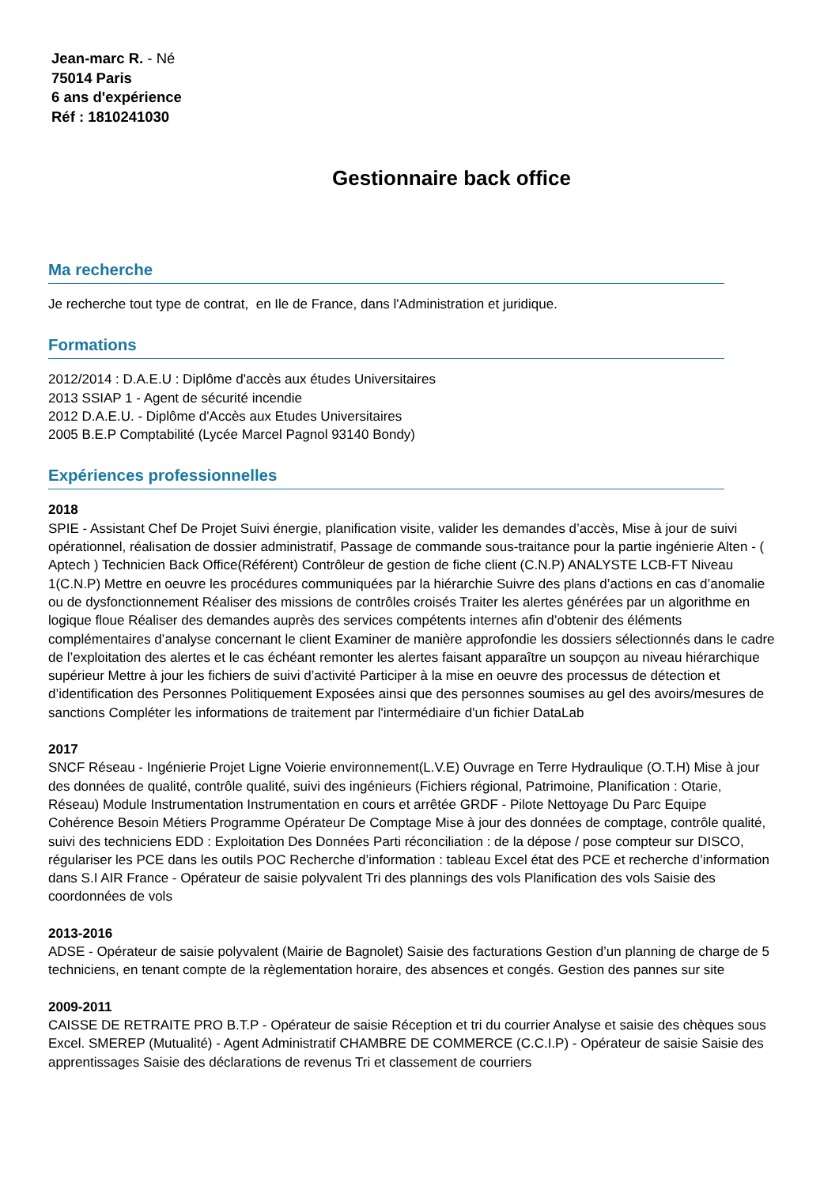Jean-marc R. - Né
75014 Paris
6 ans d'expérience
Réf : 1810241030
Gestionnaire back office
Ma recherche
Je recherche tout type de contrat, en Ile de France, dans l'Administration et juridique.
Formations
2012/2014 : D.A.E.U : Diplôme d'accès aux études Universitaires
2013 SSIAP 1 - Agent de sécurité incendie
2012 D.A.E.U. - Diplôme d'Accès aux Etudes Universitaires
2005 B.E.P Comptabilité (Lycée Marcel Pagnol 93140 Bondy)
Expériences professionnelles
2018
SPIE - Assistant Chef De Projet Suivi énergie, planification visite, valider les demandes d’accès, Mise à jour de suivi opérationnel, réalisation de dossier administratif, Passage de commande sous-traitance pour la partie ingénierie Alten - ( Aptech ) Technicien Back Office(Référent) Contrôleur de gestion de fiche client (C.N.P) ANALYSTE LCB-FT Niveau 1(C.N.P) Mettre en oeuvre les procédures communiquées par la hiérarchie Suivre des plans d’actions en cas d’anomalie ou de dysfonctionnement Réaliser des missions de contrôles croisés Traiter les alertes générées par un algorithme en logique floue Réaliser des demandes auprès des services compétents internes afin d’obtenir des éléments complémentaires d’analyse concernant le client Examiner de manière approfondie les dossiers sélectionnés dans le cadre de l’exploitation des alertes et le cas échéant remonter les alertes faisant apparaître un soupçon au niveau hiérarchique supérieur Mettre à jour les fichiers de suivi d’activité Participer à la mise en oeuvre des processus de détection et d’identification des Personnes Politiquement Exposées ainsi que des personnes soumises au gel des avoirs/mesures de sanctions Compléter les informations de traitement par l'intermédiaire d'un fichier DataLab
2017
SNCF Réseau - Ingénierie Projet Ligne Voierie environnement(L.V.E) Ouvrage en Terre Hydraulique (O.T.H) Mise à jour des données de qualité, contrôle qualité, suivi des ingénieurs (Fichiers régional, Patrimoine, Planification : Otarie, Réseau) Module Instrumentation Instrumentation en cours et arrêtée GRDF - Pilote Nettoyage Du Parc Equipe Cohérence Besoin Métiers Programme Opérateur De Comptage Mise à jour des données de comptage, contrôle qualité, suivi des techniciens EDD : Exploitation Des Données Parti réconciliation : de la dépose / pose compteur sur DISCO, régulariser les PCE dans les outils POC Recherche d’information : tableau Excel état des PCE et recherche d’information dans S.I AIR France - Opérateur de saisie polyvalent Tri des plannings des vols Planification des vols Saisie des coordonnées de vols
2013-2016
ADSE - Opérateur de saisie polyvalent (Mairie de Bagnolet) Saisie des facturations Gestion d’un planning de charge de 5 techniciens, en tenant compte de la règlementation horaire, des absences et congés. Gestion des pannes sur site
2009-2011
CAISSE DE RETRAITE PRO B.T.P - Opérateur de saisie Réception et tri du courrier Analyse et saisie des chèques sous Excel. SMEREP (Mutualité) - Agent Administratif CHAMBRE DE COMMERCE (C.C.I.P) - Opérateur de saisie Saisie des apprentissages Saisie des déclarations de revenus Tri et classement de courriers